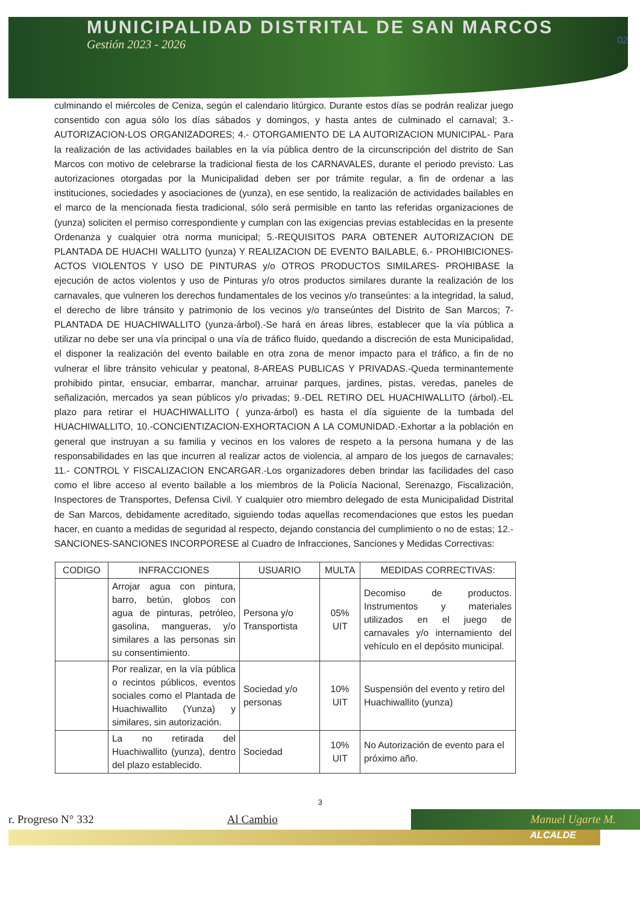MUNICIPALIDAD DISTRITAL DE SAN MARCOS
Gestión 2023 - 2026
02
culminando el miércoles de Ceniza, según el calendario litúrgico. Durante estos días se podrán realizar juego consentido con agua sólo los días sábados y domingos, y hasta antes de culminado el carnaval; 3.- AUTORIZACION-LOS ORGANIZADORES; 4.- OTORGAMIENTO DE LA AUTORIZACION MUNICIPAL- Para la realización de las actividades bailables en la vía pública dentro de la circunscripción del distrito de San Marcos con motivo de celebrarse la tradicional fiesta de los CARNAVALES, durante el periodo previsto. Las autorizaciones otorgadas por la Municipalidad deben ser por trámite regular, a fin de ordenar a las instituciones, sociedades y asociaciones de (yunza), en ese sentido, la realización de actividades bailables en el marco de la mencionada fiesta tradicional, sólo será permisible en tanto las referidas organizaciones de (yunza) soliciten el permiso correspondiente y cumplan con las exigencias previas establecidas en la presente Ordenanza y cualquier otra norma municipal; 5.-REQUISITOS PARA OBTENER AUTORIZACION DE PLANTADA DE HUACHI WALLITO (yunza) Y REALIZACION DE EVENTO BAILABLE, 6.- PROHIBICIONES-ACTOS VIOLENTOS Y USO DE PINTURAS y/o OTROS PRODUCTOS SIMILARES- PROHIBASE la ejecución de actos violentos y uso de Pinturas y/o otros productos similares durante la realización de los carnavales, que vulneren los derechos fundamentales de los vecinos y/o transeúntes: a la integridad, la salud, el derecho de libre tránsito y patrimonio de los vecinos y/o transeúntes del Distrito de San Marcos; 7-PLANTADA DE HUACHIWALLITO (yunza-árbol).-Se hará en áreas libres, establecer que la vía pública a utilizar no debe ser una vía principal o una vía de tráfico fluido, quedando a discreción de esta Municipalidad, el disponer la realización del evento bailable en otra zona de menor impacto para el tráfico, a fin de no vulnerar el libre tránsito vehicular y peatonal, 8-AREAS PUBLICAS Y PRIVADAS.-Queda terminantemente prohibido pintar, ensuciar, embarrar, manchar, arruinar parques, jardines, pistas, veredas, paneles de señalización, mercados ya sean públicos y/o privadas; 9.-DEL RETIRO DEL HUACHIWALLITO (árbol).-EL plazo para retirar el HUACHIWALLITO ( yunza-árbol) es hasta el día siguiente de la tumbada del HUACHIWALLITO, 10.-CONCIENTIZACION-EXHORTACION A LA COMUNIDAD.-Exhortar a la población en general que instruyan a su familia y vecinos en los valores de respeto a la persona humana y de las responsabilidades en las que incurren al realizar actos de violencia, al amparo de los juegos de carnavales; 11.- CONTROL Y FISCALIZACION ENCARGAR.-Los organizadores deben brindar las facilidades del caso como el libre acceso al evento bailable a los miembros de la Policía Nacional, Serenazgo, Fiscalización, Inspectores de Transportes, Defensa Civil. Y cualquier otro miembro delegado de esta Municipalidad Distrital de San Marcos, debidamente acreditado, siguiendo todas aquellas recomendaciones que estos les puedan hacer, en cuanto a medidas de seguridad al respecto, dejando constancia del cumplimiento o no de estas; 12.- SANCIONES-SANCIONES INCORPORESE al Cuadro de Infracciones, Sanciones y Medidas Correctivas:
| CODIGO | INFRACCIONES | USUARIO | MULTA | MEDIDAS CORRECTIVAS: |
| --- | --- | --- | --- | --- |
| | Arrojar agua con pintura, barro, betún, globos con agua de pinturas, petróleo, gasolina, mangueras, y/o similares a las personas sin su consentimiento. | Persona y/o Transportista | 05% UIT | Decomiso de productos. Instrumentos y materiales utilizados en el juego de carnavales y/o internamiento del vehículo en el depósito municipal. |
| | Por realizar, en la vía pública o recintos públicos, eventos sociales como el Plantada de Huachiwallito (Yunza) y similares, sin autorización. | Sociedad y/o personas | 10% UIT | Suspensión del evento y retiro del Huachiwallito (yunza) |
| | La no retirada del Huachiwallito (yunza), dentro del plazo establecido. | Sociedad | 10% UIT | No Autorización de evento para el próximo año. |
3
r. Progreso N° 332 Al Cambio Manuel Ugarte M.
ALCALDE